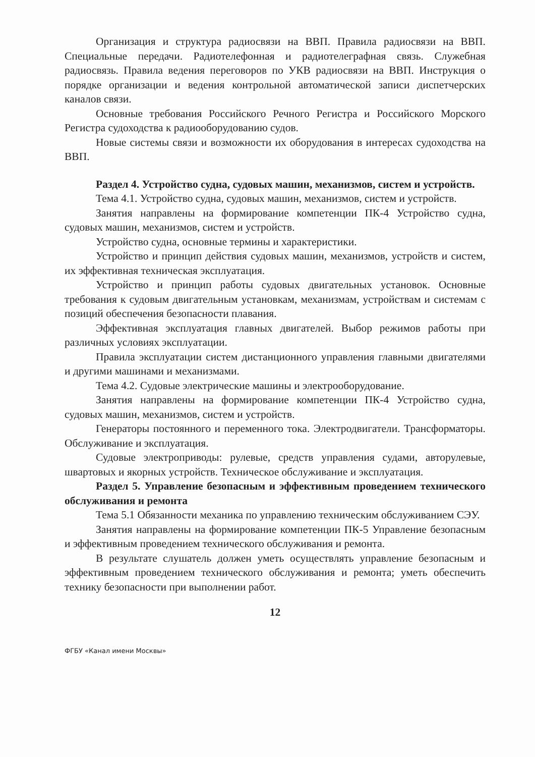Организация и структура радиосвязи на ВВП. Правила радиосвязи на ВВП. Специальные передачи. Радиотелефонная и радиотелеграфная связь. Служебная радиосвязь. Правила ведения переговоров по УКВ радиосвязи на ВВП. Инструкция о порядке организации и ведения контрольной автоматической записи диспетчерских каналов связи.
Основные требования Российского Речного Регистра и Российского Морского Регистра судоходства к радиооборудованию судов.
Новые системы связи и возможности их оборудования в интересах судоходства на ВВП.
Раздел 4. Устройство судна, судовых машин, механизмов, систем и устройств.
Тема 4.1. Устройство судна, судовых машин, механизмов, систем и устройств.
Занятия направлены на формирование компетенции ПК-4 Устройство судна, судовых машин, механизмов, систем и устройств.
Устройство судна, основные термины и характеристики.
Устройство и принцип действия судовых машин, механизмов, устройств и систем, их эффективная техническая эксплуатация.
Устройство и принцип работы судовых двигательных установок. Основные требования к судовым двигательным установкам, механизмам, устройствам и системам с позиций обеспечения безопасности плавания.
Эффективная эксплуатация главных двигателей. Выбор режимов работы при различных условиях эксплуатации.
Правила эксплуатации систем дистанционного управления главными двигателями и другими машинами и механизмами.
Тема 4.2. Судовые электрические машины и электрооборудование.
Занятия направлены на формирование компетенции ПК-4 Устройство судна, судовых машин, механизмов, систем и устройств.
Генераторы постоянного и переменного тока. Электродвигатели. Трансформаторы. Обслуживание и эксплуатация.
Судовые электроприводы: рулевые, средств управления судами, авторулевые, швартовых и якорных устройств. Техническое обслуживание и эксплуатация.
Раздел 5. Управление безопасным и эффективным проведением технического обслуживания и ремонта
Тема 5.1 Обязанности механика по управлению техническим обслуживанием СЭУ.
Занятия направлены на формирование компетенции ПК-5 Управление безопасным и эффективным проведением технического обслуживания и ремонта.
В результате слушатель должен уметь осуществлять управление безопасным и эффективным проведением технического обслуживания и ремонта; уметь обеспечить технику безопасности при выполнении работ.
12
ФГБУ «Канал имени Москвы»